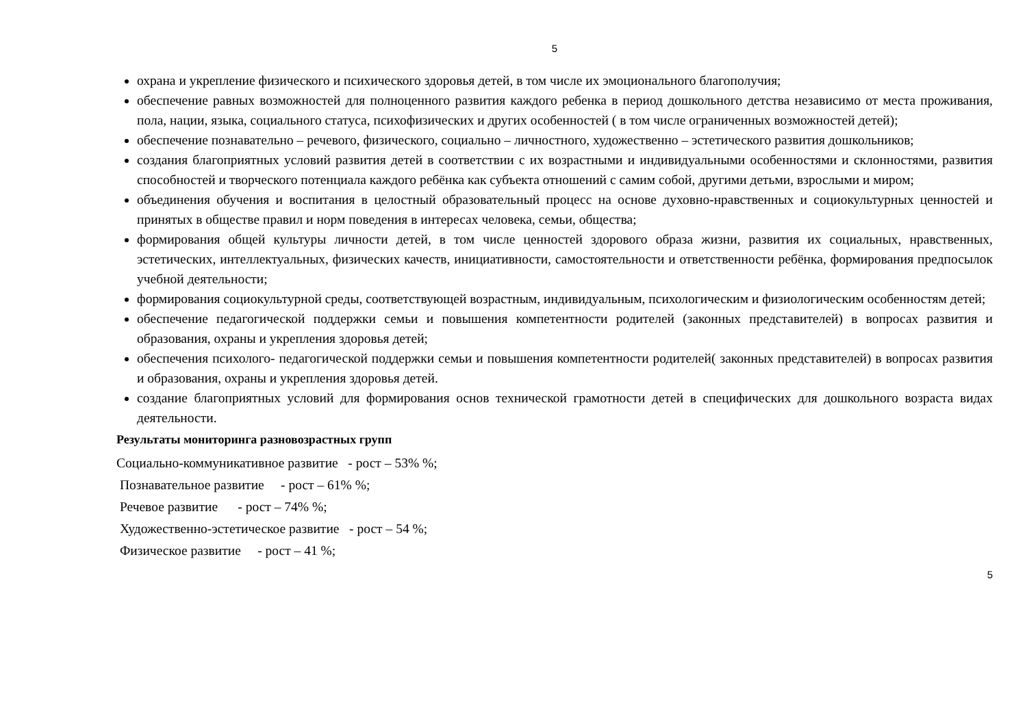5
охрана и укрепление физического и психического здоровья детей, в том числе их эмоционального благополучия;
обеспечение равных возможностей для полноценного развития каждого ребенка в период дошкольного детства независимо от места проживания, пола, нации, языка, социального статуса, психофизических и других особенностей ( в том числе ограниченных возможностей детей);
обеспечение познавательно – речевого, физического, социально – личностного, художественно – эстетического развития дошкольников;
создания благоприятных условий развития детей в соответствии с их возрастными и индивидуальными особенностями и склонностями, развития способностей и творческого потенциала каждого ребёнка как субъекта отношений с самим собой, другими детьми, взрослыми и миром;
объединения обучения и воспитания в целостный образовательный процесс на основе духовно-нравственных и социокультурных ценностей и принятых в обществе правил и норм поведения в интересах человека, семьи, общества;
формирования общей культуры личности детей, в том числе ценностей здорового образа жизни, развития их социальных, нравственных, эстетических, интеллектуальных, физических качеств, инициативности, самостоятельности и ответственности ребёнка, формирования предпосылок учебной деятельности;
формирования социокультурной среды, соответствующей возрастным, индивидуальным, психологическим и физиологическим особенностям детей;
обеспечение педагогической поддержки семьи и повышения компетентности родителей (законных представителей) в вопросах развития и образования, охраны и укрепления здоровья детей;
обеспечения психолого- педагогической поддержки семьи и повышения компетентности родителей( законных представителей) в вопросах развития и образования, охраны и укрепления здоровья детей.
создание благоприятных условий для формирования основ технической грамотности детей в специфических для дошкольного возраста видах деятельности.
Результаты мониторинга разновозрастных групп
Социально-коммуникативное развитие - рост – 53% %;
Познавательное развитие - рост – 61% %;
Речевое развитие - рост – 74% %;
Художественно-эстетическое развитие - рост – 54 %;
Физическое развитие - рост – 41 %;
5